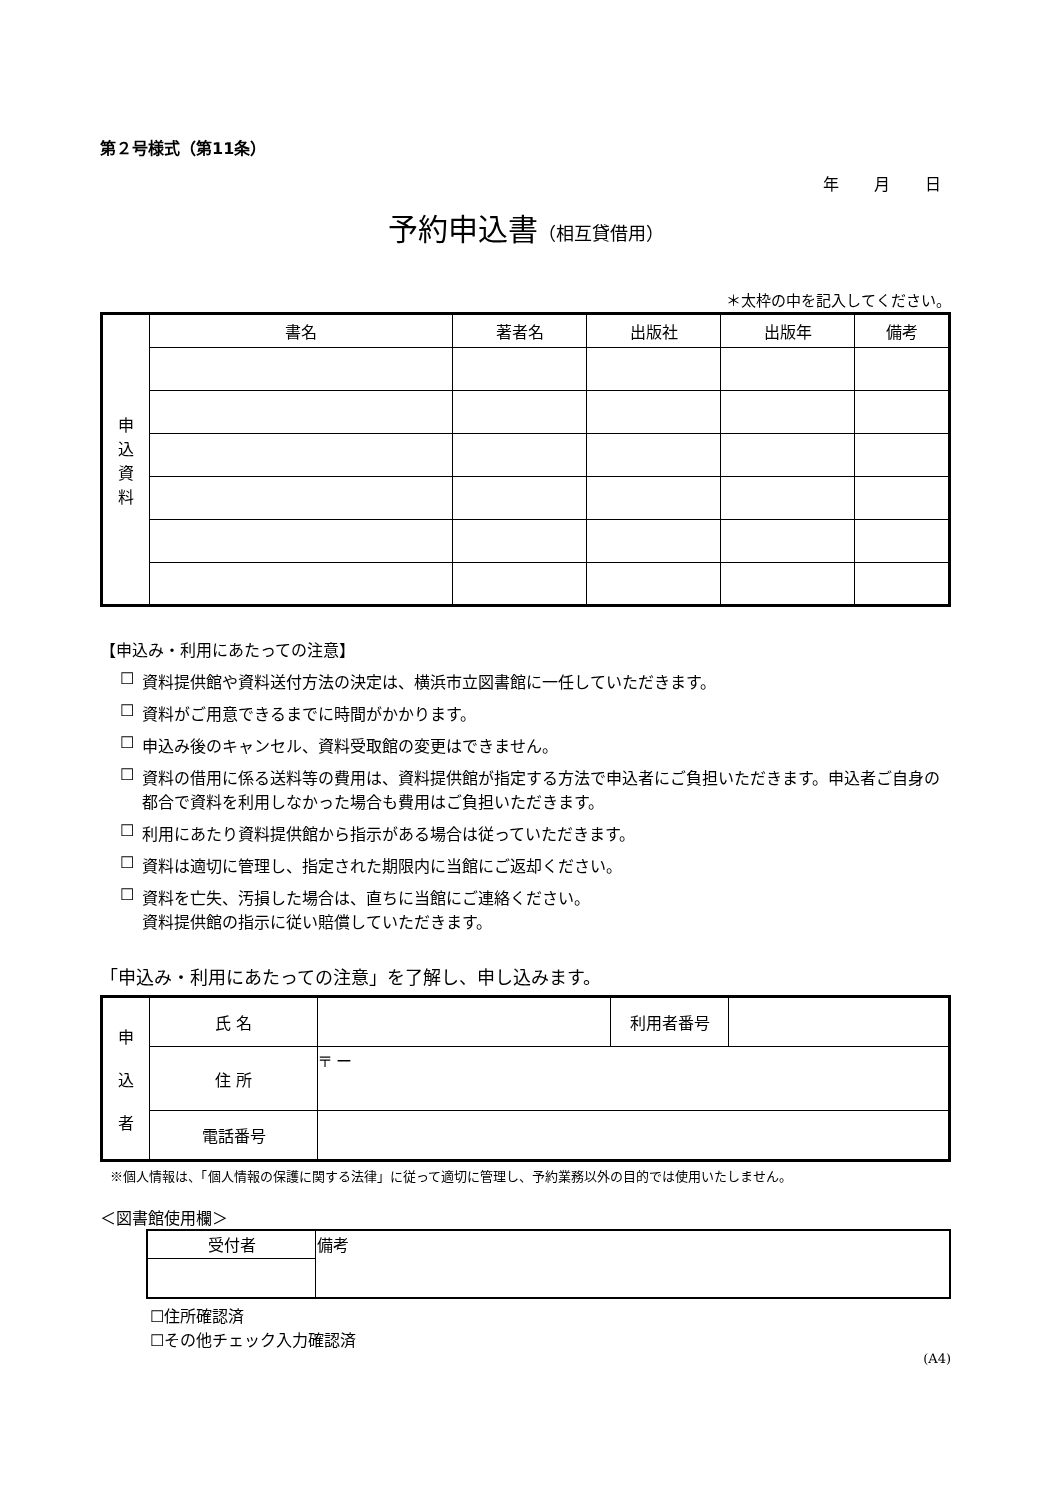第２号様式（第11条）
年 月 日
予約申込書（相互貸借用）
＊太枠の中を記入してください。
| 申 込 資 料 | 書名 | 著者名 | 出版社 | 出版年 | 備考 |
【申込み・利用にあたっての注意】
☐ 資料提供館や資料送付方法の決定は、横浜市立図書館に一任していただきます。
☐ 資料がご用意できるまでに時間がかかります。
☐ 申込み後のキャンセル、資料受取館の変更はできません。
☐ 資料の借用に係る送料等の費用は、資料提供館が指定する方法で申込者にご負担いただきます。申込者ご自身の都合で資料を利用しなかった場合も費用はご負担いただきます。
☐ 利用にあたり資料提供館から指示がある場合は従っていただきます。
☐ 資料は適切に管理し、指定された期限内に当館にご返却ください。
☐ 資料を亡失、汚損した場合は、直ちに当館にご連絡ください。
資料提供館の指示に従い賠償していただきます。
「申込み・利用にあたっての注意」を了解し、申し込みます。
| 申 込 者 | 氏 名 | | 利用者番号 | |
| | 住 所 | 〒 ー | | |
| | 電話番号 | | | |
※個人情報は、「個人情報の保護に関する法律」に従って適切に管理し、予約業務以外の目的では使用いたしません。
＜図書館使用欄＞
| 受付者 | 備考 |
☐住所確認済
☐その他チェック入力確認済
(A4)